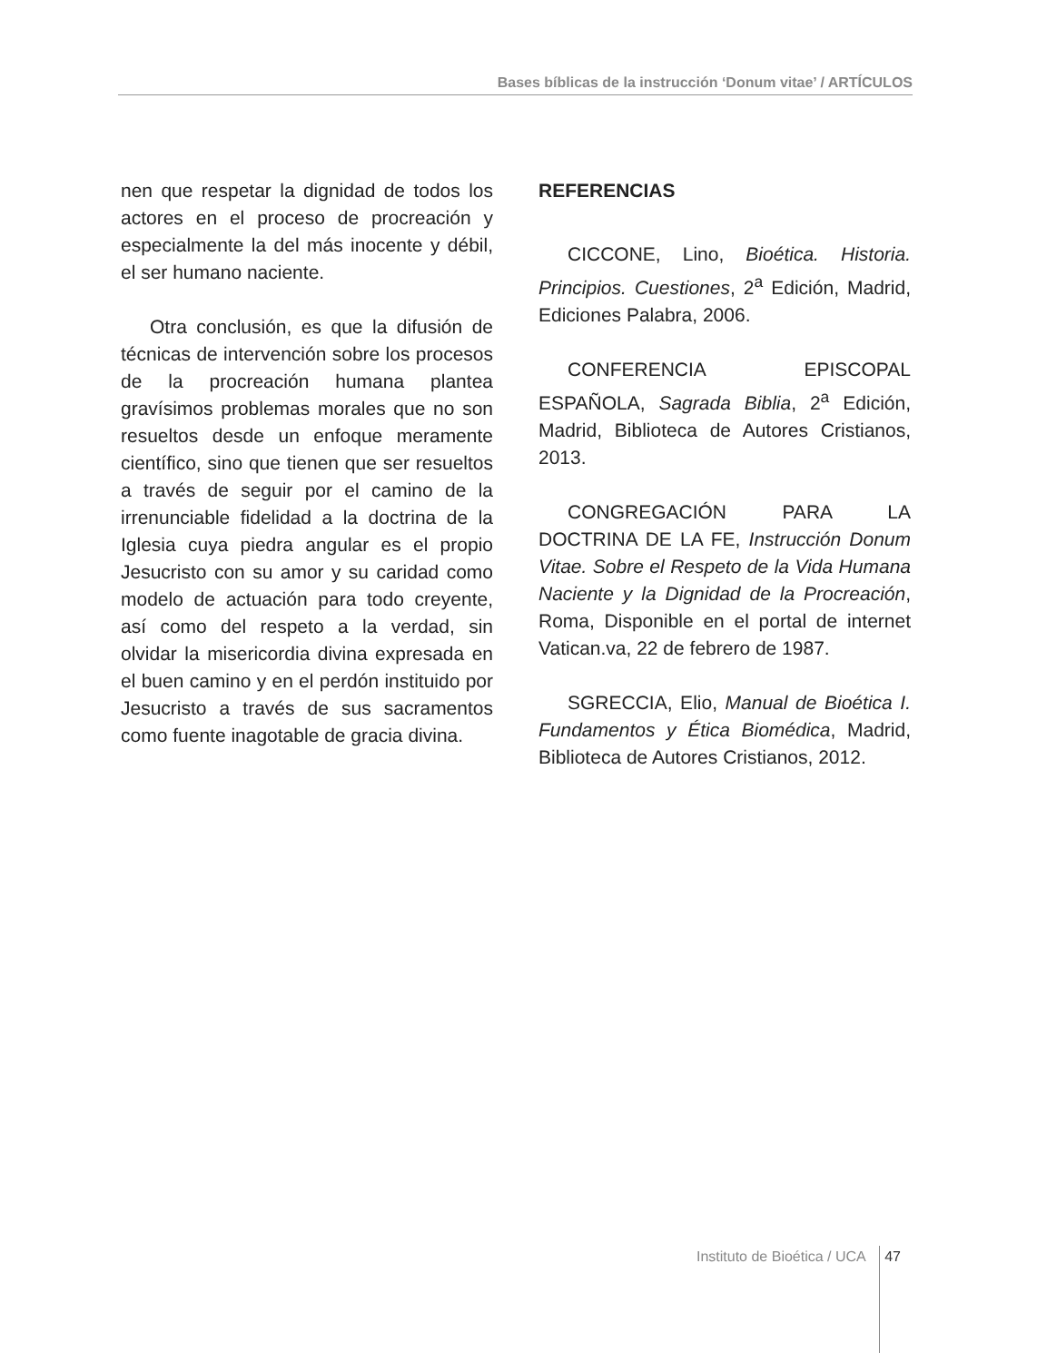Bases bíblicas de la instrucción ‘Donum vitae’ / ARTÍCULOS
nen que respetar la dignidad de todos los actores en el proceso de procreación y especialmente la del más inocente y débil, el ser humano naciente.
Otra conclusión, es que la difusión de técnicas de intervención sobre los procesos de la procreación humana plantea gravísimos problemas morales que no son resueltos desde un enfoque meramente científico, sino que tienen que ser resueltos a través de seguir por el camino de la irrenunciable fidelidad a la doctrina de la Iglesia cuya piedra angular es el propio Jesucristo con su amor y su caridad como modelo de actuación para todo creyente, así como del respeto a la verdad, sin olvidar la misericordia divina expresada en el buen camino y en el perdón instituido por Jesucristo a través de sus sacramentos como fuente inagotable de gracia divina.
REFERENCIAS
CICCONE, Lino, Bioética. Historia. Principios. Cuestiones, 2<sup>a</sup> Edición, Madrid, Ediciones Palabra, 2006.
CONFERENCIA EPISCOPAL ESPAÑOLA, Sagrada Biblia, 2<sup>a</sup> Edición, Madrid, Biblioteca de Autores Cristianos, 2013.
CONGREGACIÓN PARA LA DOCTRINA DE LA FE, Instrucción Donum Vitae. Sobre el Respeto de la Vida Humana Naciente y la Dignidad de la Procreación, Roma, Disponible en el portal de internet Vatican.va, 22 de febrero de 1987.
SGRECCIA, Elio, Manual de Bioética I. Fundamentos y Ética Biomédica, Madrid, Biblioteca de Autores Cristianos, 2012.
Instituto de Bioética / UCA 47